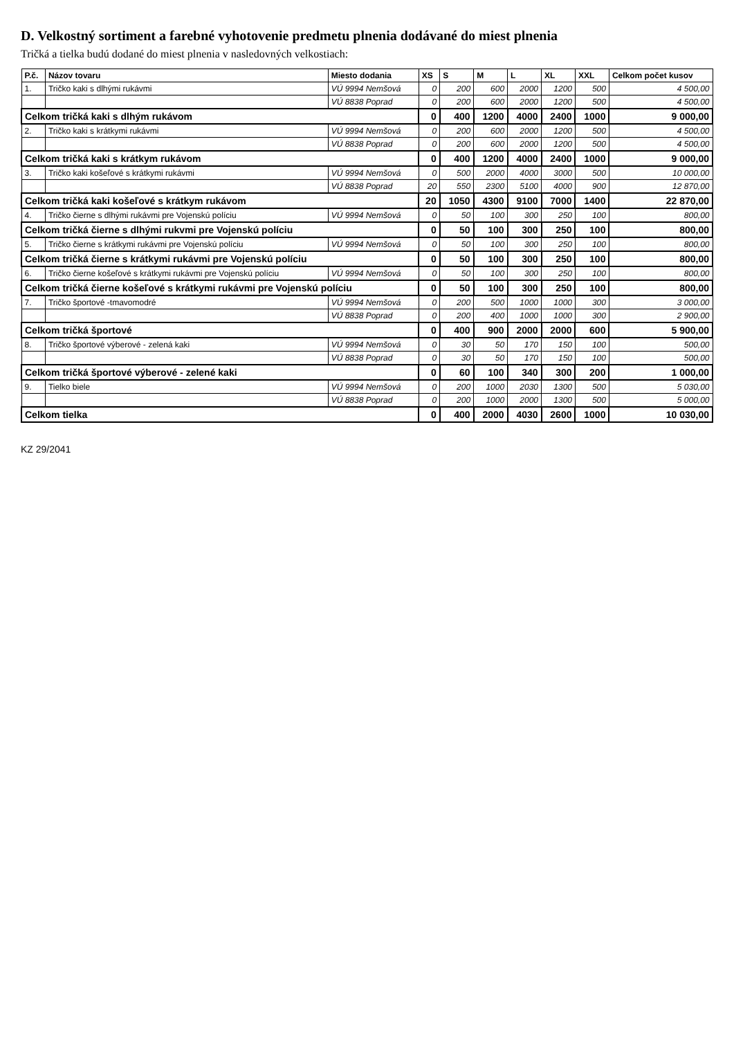D. Velkostný sortiment a farebné vyhotovenie predmetu plnenia dodávané do miest plnenia
Tričká a tielka budú dodané do miest plnenia v nasledovných velkostiach:
| P.č. | Názov tovaru | Miesto dodania | XS | S | M | L | XL | XXL | Celkom počet kusov |
| --- | --- | --- | --- | --- | --- | --- | --- | --- | --- |
| 1. | Tričko kaki s dlhými rukávmi | VÚ 9994 Nemšová | 0 | 200 | 600 | 2000 | 1200 | 500 | 4 500,00 |
| | | VÚ 8838 Poprad | 0 | 200 | 600 | 2000 | 1200 | 500 | 4 500,00 |
| Celkom tričká kaki s dlhým rukávom | | | 0 | 400 | 1200 | 4000 | 2400 | 1000 | 9 000,00 |
| 2. | Tričko kaki s krátkymi rukávmi | VÚ 9994 Nemšová | 0 | 200 | 600 | 2000 | 1200 | 500 | 4 500,00 |
| | | VÚ 8838 Poprad | 0 | 200 | 600 | 2000 | 1200 | 500 | 4 500,00 |
| Celkom tričká kaki s krátkym rukávom | | | 0 | 400 | 1200 | 4000 | 2400 | 1000 | 9 000,00 |
| 3. | Tričko kaki košeľové s krátkymi rukávmi | VÚ 9994 Nemšová | 0 | 500 | 2000 | 4000 | 3000 | 500 | 10 000,00 |
| | | VÚ 8838 Poprad | 20 | 550 | 2300 | 5100 | 4000 | 900 | 12 870,00 |
| Celkom tričká kaki košeľové s krátkym rukávom | | | 20 | 1050 | 4300 | 9100 | 7000 | 1400 | 22 870,00 |
| 4. | Tričko čierne s dlhými rukávmi pre Vojenskú políciu | VÚ 9994 Nemšová | 0 | 50 | 100 | 300 | 250 | 100 | 800,00 |
| Celkom tričká čierne s dlhými rukvmi pre Vojenskú políciu | | | 0 | 50 | 100 | 300 | 250 | 100 | 800,00 |
| 5. | Tričko čierne s krátkymi rukávmi pre Vojenskú políciu | VÚ 9994 Nemšová | 0 | 50 | 100 | 300 | 250 | 100 | 800,00 |
| Celkom tričká čierne s krátkymi rukávmi pre Vojenskú políciu | | | 0 | 50 | 100 | 300 | 250 | 100 | 800,00 |
| 6. | Tričko čierne košeľové s krátkymi rukávmi pre Vojenskú políciu | VÚ 9994 Nemšová | 0 | 50 | 100 | 300 | 250 | 100 | 800,00 |
| Celkom tričká čierne košeľové s krátkymi rukávmi pre Vojenskú políciu | | | 0 | 50 | 100 | 300 | 250 | 100 | 800,00 |
| 7. | Tričko športové -tmavomodré | VÚ 9994 Nemšová | 0 | 200 | 500 | 1000 | 1000 | 300 | 3 000,00 |
| | | VÚ 8838 Poprad | 0 | 200 | 400 | 1000 | 1000 | 300 | 2 900,00 |
| Celkom tričká športové | | | 0 | 400 | 900 | 2000 | 2000 | 600 | 5 900,00 |
| 8. | Tričko športové výberové - zelená kaki | VÚ 9994 Nemšová | 0 | 30 | 50 | 170 | 150 | 100 | 500,00 |
| | | VÚ 8838 Poprad | 0 | 30 | 50 | 170 | 150 | 100 | 500,00 |
| Celkom tričká športové výberové - zelené kaki | | | 0 | 60 | 100 | 340 | 300 | 200 | 1 000,00 |
| 9. | Tielko biele | VÚ 9994 Nemšová | 0 | 200 | 1000 | 2030 | 1300 | 500 | 5 030,00 |
| | | VÚ 8838 Poprad | 0 | 200 | 1000 | 2000 | 1300 | 500 | 5 000,00 |
| Celkom tielka | | | 0 | 400 | 2000 | 4030 | 2600 | 1000 | 10 030,00 |
KZ 29/2041